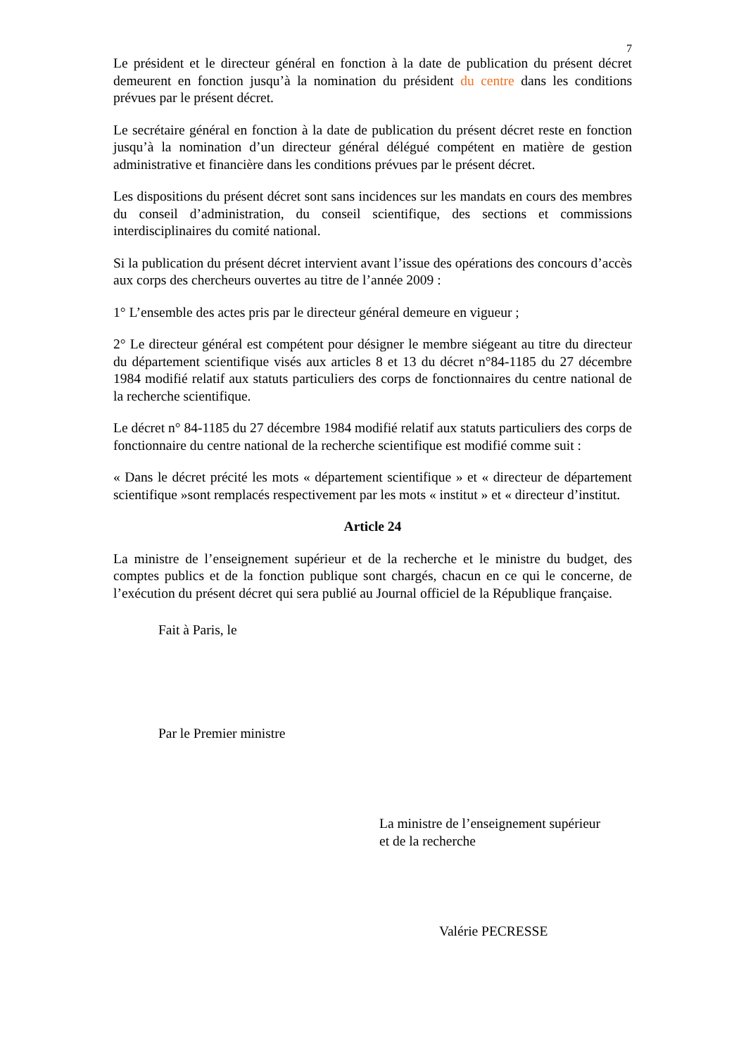7
Le président et le directeur général en fonction à la date de publication du présent décret demeurent en fonction jusqu’à la nomination du président du centre dans les conditions prévues par le présent décret.
Le secrétaire général en fonction à la date de publication du présent décret reste en fonction jusqu’à la nomination d’un directeur général délégué compétent en matière de gestion administrative et financière dans les conditions prévues par le présent décret.
Les dispositions du présent décret sont sans incidences sur les mandats en cours des membres du conseil d’administration, du conseil scientifique, des sections et commissions interdisciplinaires du comité national.
Si la publication du présent décret intervient avant l’issue des opérations des concours d’accès aux corps des chercheurs ouvertes au titre de l’année 2009 :
1° L’ensemble des actes pris par le directeur général demeure en vigueur ;
2° Le directeur général est compétent pour désigner le membre siégeant au titre du directeur du département scientifique visés aux articles 8 et 13 du décret n°84-1185 du 27 décembre 1984 modifié relatif aux statuts particuliers des corps de fonctionnaires du centre national de la recherche scientifique.
Le décret n° 84-1185 du 27 décembre 1984 modifié relatif aux statuts particuliers des corps de fonctionnaire du centre national de la recherche scientifique est modifié comme suit :
« Dans le décret précité les mots « département scientifique » et « directeur de département scientifique »sont remplacés respectivement par les mots « institut » et « directeur d’institut.
Article 24
La ministre de l’enseignement supérieur et de la recherche et le ministre du budget, des comptes publics et de la fonction publique sont chargés, chacun en ce qui le concerne, de l’exécution du présent décret qui sera publié au Journal officiel de la République française.
Fait à Paris, le
Par le Premier ministre
La ministre de l’enseignement supérieur
et de la recherche
Valérie PECRESSE